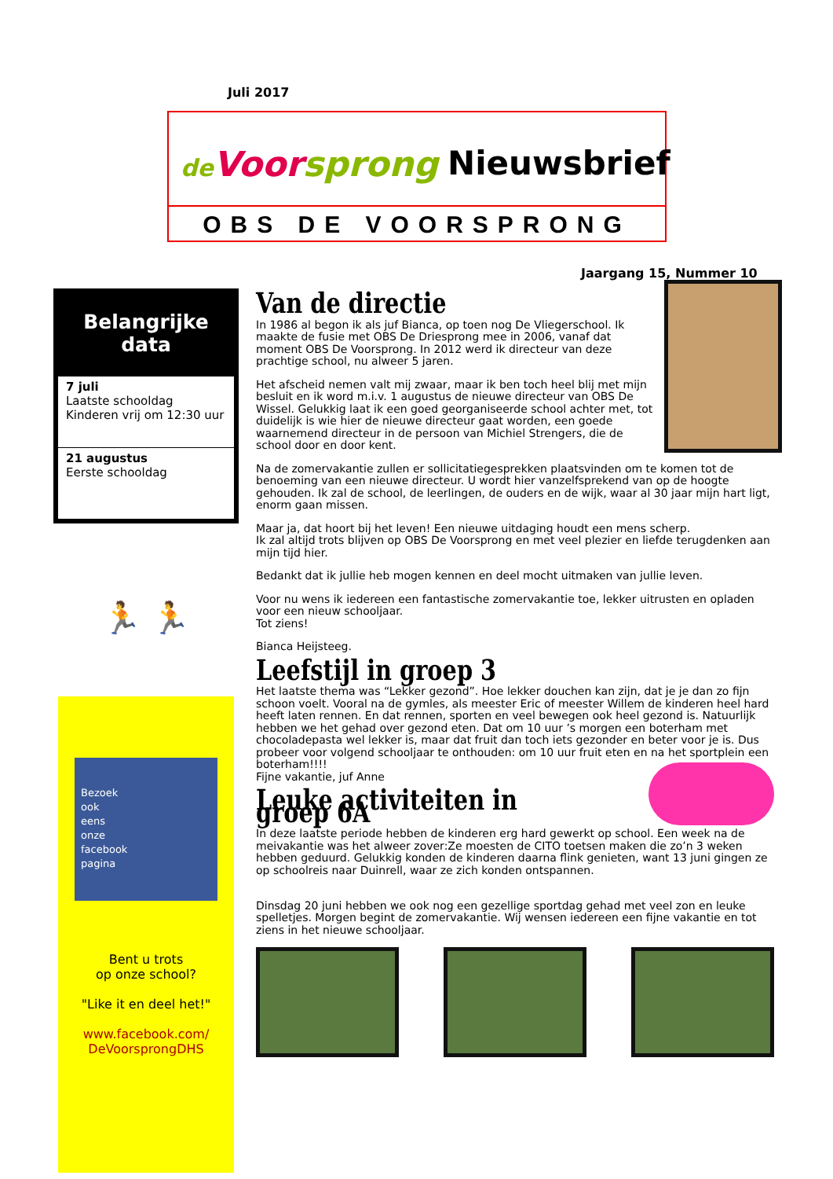Juli 2017
de Voor sprong Nieuwsbrief
OBS DE VOORSPRONG
Jaargang 15, Nummer 10
Belangrijke
data
7 juli
Laatste schooldag
Kinderen vrij om 12:30 uur
21 augustus
Eerste schooldag
🏃 🏃
Bezoek
ook
eens
onze
facebook
pagina
Bent u trots
op onze school?
"Like it en deel het!"
www.facebook.com/
DeVoorsprongDHS
Van de directie
In 1986 al begon ik als juf Bianca, op toen nog De Vliegerschool. Ik maakte de fusie met OBS De Driesprong mee in 2006, vanaf dat moment OBS De Voorsprong. In 2012 werd ik directeur van deze prachtige school, nu alweer 5 jaren.
Het afscheid nemen valt mij zwaar, maar ik ben toch heel blij met mijn besluit en ik word m.i.v. 1 augustus de nieuwe directeur van OBS De Wissel. Gelukkig laat ik een goed georganiseerde school achter met, tot duidelijk is wie hier de nieuwe directeur gaat worden, een goede waarnemend directeur in de persoon van Michiel Strengers, die de school door en door kent.
Na de zomervakantie zullen er sollicitatiegesprekken plaatsvinden om te komen tot de benoeming van een nieuwe directeur. U wordt hier vanzelfsprekend van op de hoogte gehouden. Ik zal de school, de leerlingen, de ouders en de wijk, waar al 30 jaar mijn hart ligt, enorm gaan missen.
Maar ja, dat hoort bij het leven! Een nieuwe uitdaging houdt een mens scherp.
Ik zal altijd trots blijven op OBS De Voorsprong en met veel plezier en liefde terugdenken aan mijn tijd hier.
Bedankt dat ik jullie heb mogen kennen en deel mocht uitmaken van jullie leven.
Voor nu wens ik iedereen een fantastische zomervakantie toe, lekker uitrusten en opladen voor een nieuw schooljaar.
Tot ziens!
Bianca Heijsteeg.
Leefstijl in groep 3
Het laatste thema was “Lekker gezond”. Hoe lekker douchen kan zijn, dat je je dan zo fijn schoon voelt. Vooral na de gymles, als meester Eric of meester Willem de kinderen heel hard heeft laten rennen. En dat rennen, sporten en veel bewegen ook heel gezond is. Natuurlijk hebben we het gehad over gezond eten. Dat om 10 uur ’s morgen een boterham met chocoladepasta wel lekker is, maar dat fruit dan toch iets gezonder en beter voor je is. Dus probeer voor volgend schooljaar te onthouden: om 10 uur fruit eten en na het sportplein een boterham!!!!
Fijne vakantie, juf Anne
Leuke activiteiten in groep 6A
In deze laatste periode hebben de kinderen erg hard gewerkt op school. Een week na de meivakantie was het alweer zover:Ze moesten de CITO toetsen maken die zo’n 3 weken hebben geduurd. Gelukkig konden de kinderen daarna flink genieten, want 13 juni gingen ze op schoolreis naar Duinrell, waar ze zich konden ontspannen.
Dinsdag 20 juni hebben we ook nog een gezellige sportdag gehad met veel zon en leuke spelletjes. Morgen begint de zomervakantie. Wij wensen iedereen een fijne vakantie en tot ziens in het nieuwe schooljaar.